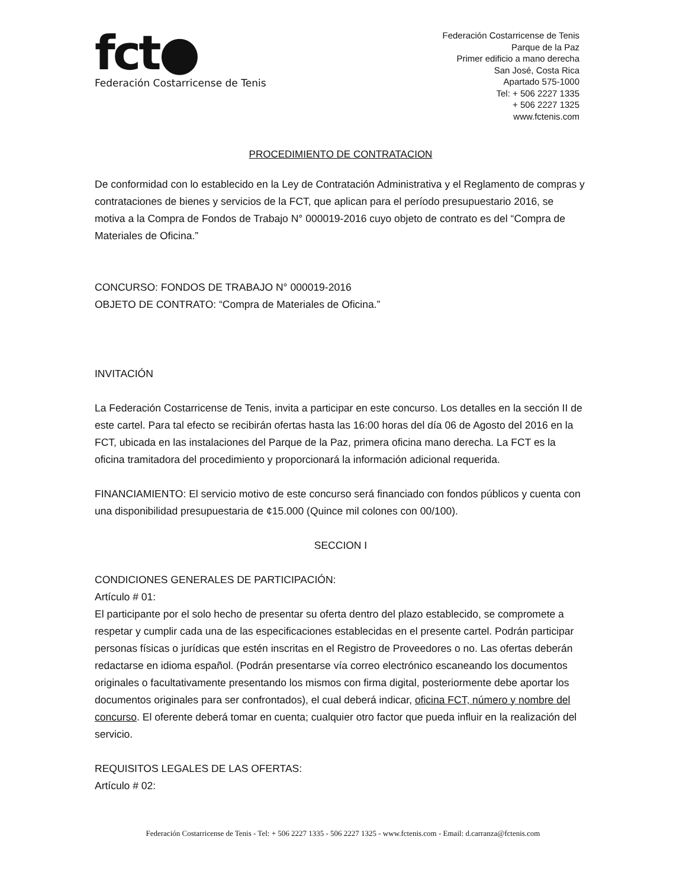fct●
Federación Costarricense de Tenis
Federación Costarricense de Tenis
Parque de la Paz
Primer edificio a mano derecha
San José, Costa Rica
Apartado 575-1000
Tel: + 506 2227 1335
+ 506 2227 1325
www.fctenis.com
PROCEDIMIENTO DE CONTRATACION
De conformidad con lo establecido en la Ley de Contratación Administrativa y el Reglamento de compras y contrataciones de bienes y servicios de la FCT, que aplican para el período presupuestario 2016, se motiva a la Compra de Fondos de Trabajo N° 000019-2016 cuyo objeto de contrato es del “Compra de Materiales de Oficina.”
CONCURSO: FONDOS DE TRABAJO N° 000019-2016
OBJETO DE CONTRATO: “Compra de Materiales de Oficina.”
INVITACIÓN
La Federación Costarricense de Tenis, invita a participar en este concurso. Los detalles en la sección II de este cartel. Para tal efecto se recibirán ofertas hasta las 16:00 horas del día 06 de Agosto del 2016 en la FCT, ubicada en las instalaciones del Parque de la Paz, primera oficina mano derecha. La FCT es la oficina tramitadora del procedimiento y proporcionará la información adicional requerida.
FINANCIAMIENTO: El servicio motivo de este concurso será financiado con fondos públicos y cuenta con una disponibilidad presupuestaria de ¢15.000 (Quince mil colones con 00/100).
SECCION I
CONDICIONES GENERALES DE PARTICIPACIÓN:
Artículo # 01:
El participante por el solo hecho de presentar su oferta dentro del plazo establecido, se compromete a respetar y cumplir cada una de las especificaciones establecidas en el presente cartel. Podrán participar personas físicas o jurídicas que estén inscritas en el Registro de Proveedores o no. Las ofertas deberán redactarse en idioma español. (Podrán presentarse vía correo electrónico escaneando los documentos originales o facultativamente presentando los mismos con firma digital, posteriormente debe aportar los documentos originales para ser confrontados), el cual deberá indicar, oficina FCT, número y nombre del concurso. El oferente deberá tomar en cuenta; cualquier otro factor que pueda influir en la realización del servicio.
REQUISITOS LEGALES DE LAS OFERTAS:
Artículo # 02:
Federación Costarricense de Tenis - Tel: + 506 2227 1335 - 506 2227 1325 - www.fctenis.com - Email: d.carranza@fctenis.com